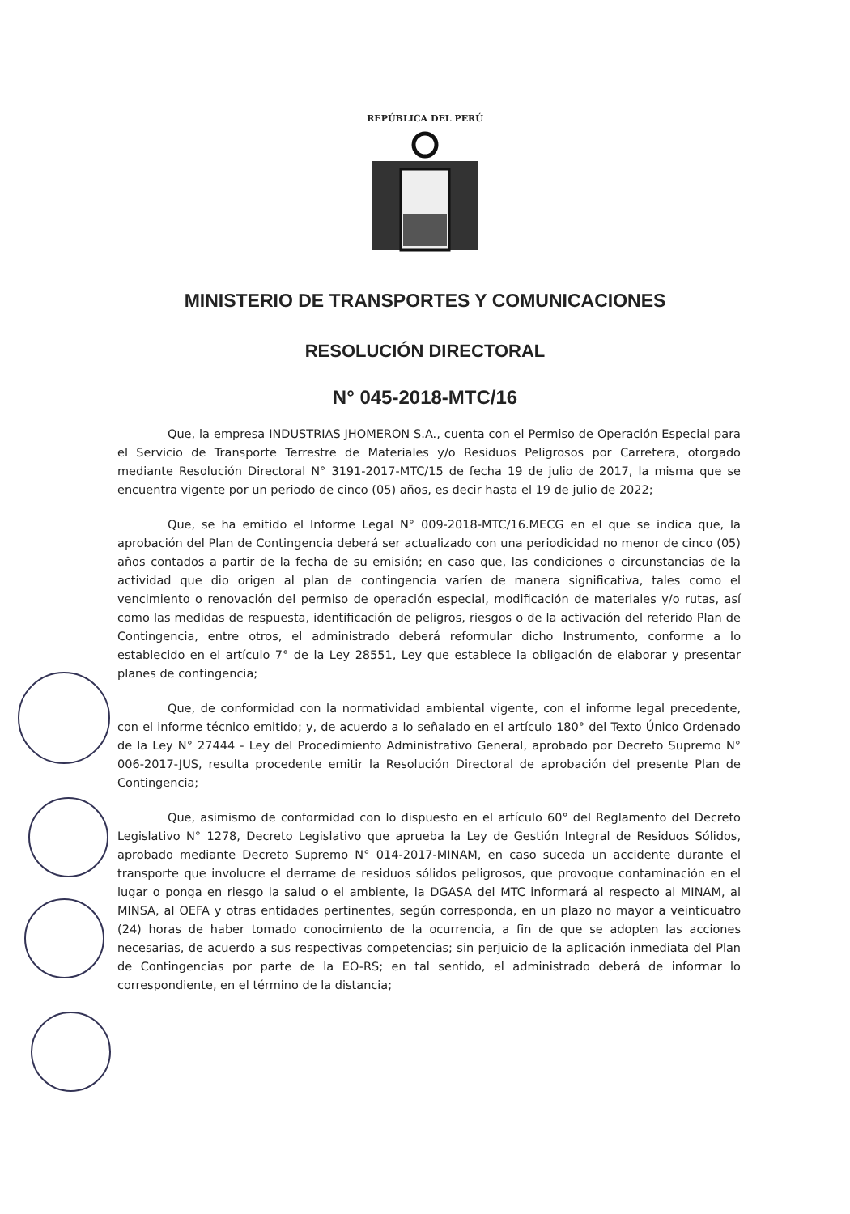REPÚBLICA DEL PERÚ
MINISTERIO DE TRANSPORTES Y COMUNICACIONES
RESOLUCIÓN DIRECTORAL
N° 045-2018-MTC/16
Que, la empresa INDUSTRIAS JHOMERON S.A., cuenta con el Permiso de Operación Especial para el Servicio de Transporte Terrestre de Materiales y/o Residuos Peligrosos por Carretera, otorgado mediante Resolución Directoral N° 3191-2017-MTC/15 de fecha 19 de julio de 2017, la misma que se encuentra vigente por un periodo de cinco (05) años, es decir hasta el 19 de julio de 2022;
Que, se ha emitido el Informe Legal N° 009-2018-MTC/16.MECG en el que se indica que, la aprobación del Plan de Contingencia deberá ser actualizado con una periodicidad no menor de cinco (05) años contados a partir de la fecha de su emisión; en caso que, las condiciones o circunstancias de la actividad que dio origen al plan de contingencia varíen de manera significativa, tales como el vencimiento o renovación del permiso de operación especial, modificación de materiales y/o rutas, así como las medidas de respuesta, identificación de peligros, riesgos o de la activación del referido Plan de Contingencia, entre otros, el administrado deberá reformular dicho Instrumento, conforme a lo establecido en el artículo 7° de la Ley 28551, Ley que establece la obligación de elaborar y presentar planes de contingencia;
Que, de conformidad con la normatividad ambiental vigente, con el informe legal precedente, con el informe técnico emitido; y, de acuerdo a lo señalado en el artículo 180° del Texto Único Ordenado de la Ley N° 27444 - Ley del Procedimiento Administrativo General, aprobado por Decreto Supremo N° 006-2017-JUS, resulta procedente emitir la Resolución Directoral de aprobación del presente Plan de Contingencia;
Que, asimismo de conformidad con lo dispuesto en el artículo 60° del Reglamento del Decreto Legislativo N° 1278, Decreto Legislativo que aprueba la Ley de Gestión Integral de Residuos Sólidos, aprobado mediante Decreto Supremo N° 014-2017-MINAM, en caso suceda un accidente durante el transporte que involucre el derrame de residuos sólidos peligrosos, que provoque contaminación en el lugar o ponga en riesgo la salud o el ambiente, la DGASA del MTC informará al respecto al MINAM, al MINSA, al OEFA y otras entidades pertinentes, según corresponda, en un plazo no mayor a veinticuatro (24) horas de haber tomado conocimiento de la ocurrencia, a fin de que se adopten las acciones necesarias, de acuerdo a sus respectivas competencias; sin perjuicio de la aplicación inmediata del Plan de Contingencias por parte de la EO-RS; en tal sentido, el administrado deberá de informar lo correspondiente, en el término de la distancia;